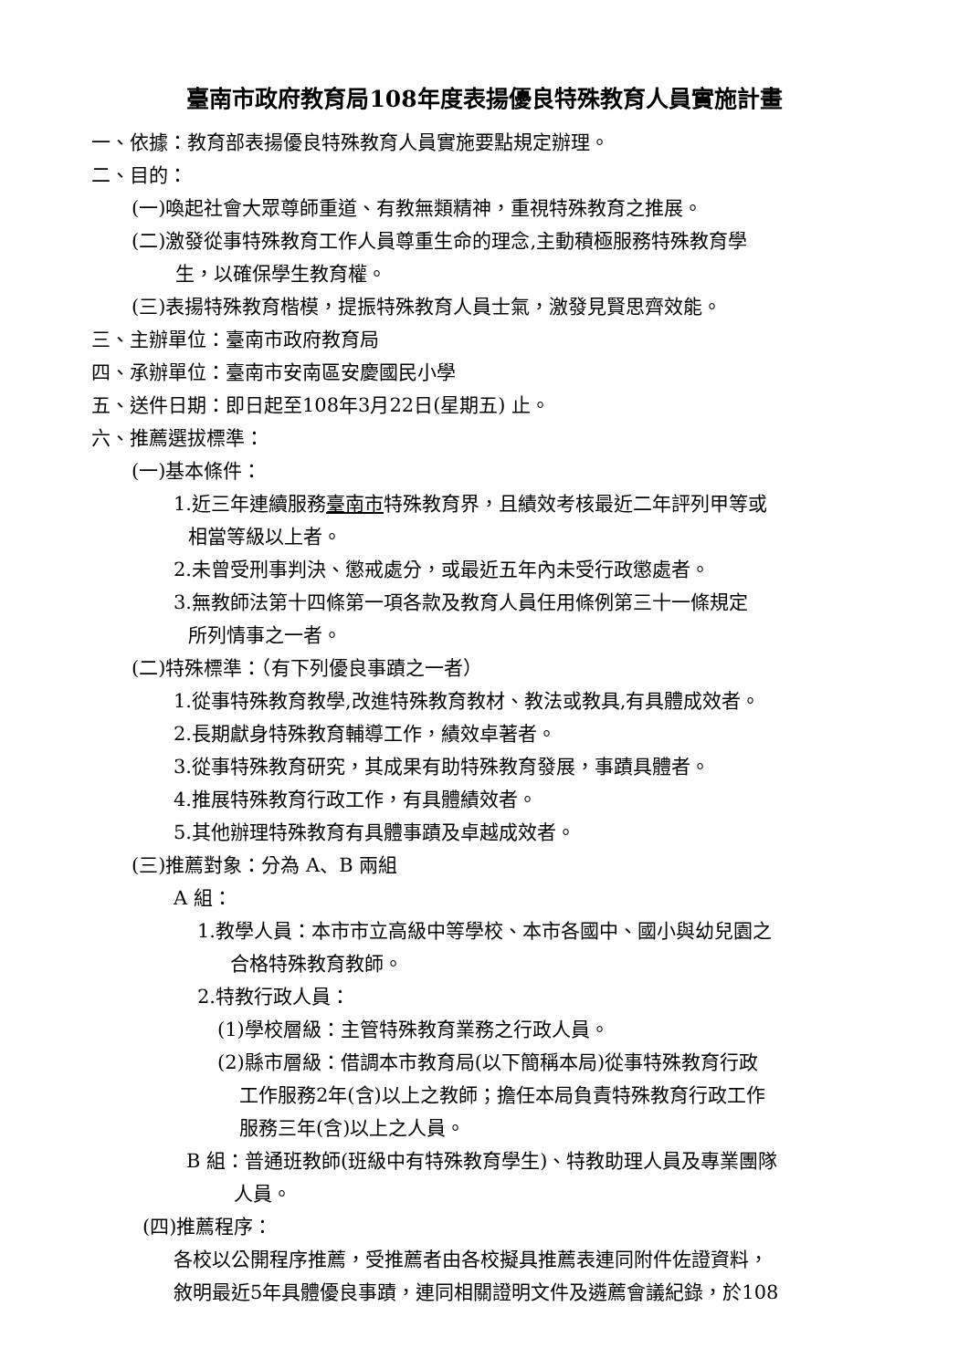臺南市政府教育局108年度表揚優良特殊教育人員實施計畫
一、依據：教育部表揚優良特殊教育人員實施要點規定辦理。
二、目的：
(一)喚起社會大眾尊師重道、有教無類精神，重視特殊教育之推展。
(二)激發從事特殊教育工作人員尊重生命的理念,主動積極服務特殊教育學
生，以確保學生教育權。
(三)表揚特殊教育楷模，提振特殊教育人員士氣，激發見賢思齊效能。
三、主辦單位：臺南市政府教育局
四、承辦單位：臺南市安南區安慶國民小學
五、送件日期：即日起至108年3月22日(星期五) 止。
六、推薦選拔標準：
(一)基本條件：
1.近三年連續服務臺南市特殊教育界，且績效考核最近二年評列甲等或
相當等級以上者。
2.未曾受刑事判決、懲戒處分，或最近五年內未受行政懲處者。
3.無教師法第十四條第一項各款及教育人員任用條例第三十一條規定
所列情事之一者。
(二)特殊標準：（有下列優良事蹟之一者）
1.從事特殊教育教學,改進特殊教育教材、教法或教具,有具體成效者。
2.長期獻身特殊教育輔導工作，績效卓著者。
3.從事特殊教育研究，其成果有助特殊教育發展，事蹟具體者。
4.推展特殊教育行政工作，有具體績效者。
5.其他辦理特殊教育有具體事蹟及卓越成效者。
(三)推薦對象：分為 A、B 兩組
A 組：
1.教學人員：本市市立高級中等學校、本市各國中、國小與幼兒園之
合格特殊教育教師。
2.特教行政人員：
(1)學校層級：主管特殊教育業務之行政人員。
(2)縣市層級：借調本市教育局(以下簡稱本局)從事特殊教育行政
工作服務2年(含)以上之教師；擔任本局負責特殊教育行政工作
服務三年(含)以上之人員。
B 組：普通班教師(班級中有特殊教育學生)、特教助理人員及專業團隊
人員。
(四)推薦程序：
各校以公開程序推薦，受推薦者由各校擬具推薦表連同附件佐證資料，
敘明最近5年具體優良事蹟，連同相關證明文件及遴薦會議紀錄，於108